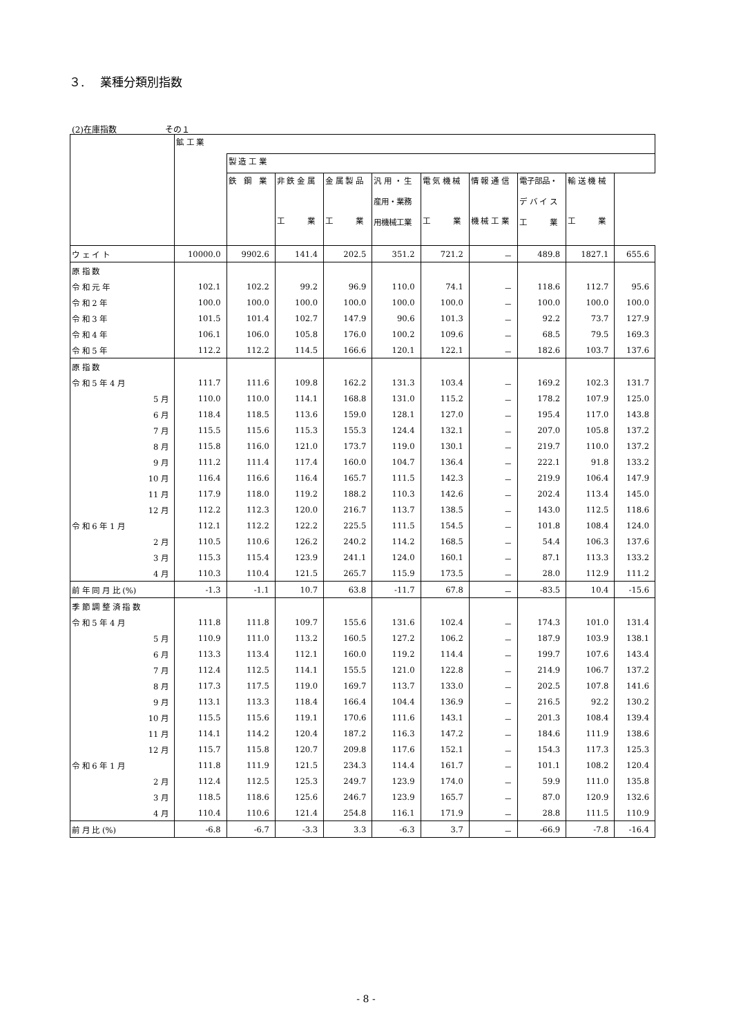３.　 業種分類別指数
(2)在庫指数 その１
| | 鉱 工 業 | | | | | | | | | |
| --- | --- | --- | --- | --- | --- | --- | --- | --- | --- | --- |
| | | 製 造 工 業 | | | | | | | | |
| | | 鉄 鋼 業 | 非 鉄 金 属 工 業 | 金 属 製 品 工 業 | 汎 用 ・ 生 産用・業務 用機械工業 | 電 気 機 械 工 業 | 情 報 通 信 機 械 工 業 | 電子部品・ デ バ イ ス 工 業 | 輸 送 機 械 工 業 | |
| ウ ェ イ ト | 10000.0 | 9902.6 | 141.4 | 202.5 | 351.2 | 721.2 | － | 489.8 | 1827.1 | 655.6 |
| 原 指 数 | | | | | | | | | | |
| 令 和 元 年 | 102.1 | 102.2 | 99.2 | 96.9 | 110.0 | 74.1 | － | 118.6 | 112.7 | 95.6 |
| 令 和 2 年 | 100.0 | 100.0 | 100.0 | 100.0 | 100.0 | 100.0 | － | 100.0 | 100.0 | 100.0 |
| 令 和 3 年 | 101.5 | 101.4 | 102.7 | 147.9 | 90.6 | 101.3 | － | 92.2 | 73.7 | 127.9 |
| 令 和 4 年 | 106.1 | 106.0 | 105.8 | 176.0 | 100.2 | 109.6 | － | 68.5 | 79.5 | 169.3 |
| 令 和 5 年 | 112.2 | 112.2 | 114.5 | 166.6 | 120.1 | 122.1 | － | 182.6 | 103.7 | 137.6 |
| 原 指 数 | | | | | | | | | | |
| 令 和 5 年 4 月 | 111.7 | 111.6 | 109.8 | 162.2 | 131.3 | 103.4 | － | 169.2 | 102.3 | 131.7 |
| 5 月 | 110.0 | 110.0 | 114.1 | 168.8 | 131.0 | 115.2 | － | 178.2 | 107.9 | 125.0 |
| 6 月 | 118.4 | 118.5 | 113.6 | 159.0 | 128.1 | 127.0 | － | 195.4 | 117.0 | 143.8 |
| 7 月 | 115.5 | 115.6 | 115.3 | 155.3 | 124.4 | 132.1 | － | 207.0 | 105.8 | 137.2 |
| 8 月 | 115.8 | 116.0 | 121.0 | 173.7 | 119.0 | 130.1 | － | 219.7 | 110.0 | 137.2 |
| 9 月 | 111.2 | 111.4 | 117.4 | 160.0 | 104.7 | 136.4 | － | 222.1 | 91.8 | 133.2 |
| 10 月 | 116.4 | 116.6 | 116.4 | 165.7 | 111.5 | 142.3 | － | 219.9 | 106.4 | 147.9 |
| 11 月 | 117.9 | 118.0 | 119.2 | 188.2 | 110.3 | 142.6 | － | 202.4 | 113.4 | 145.0 |
| 12 月 | 112.2 | 112.3 | 120.0 | 216.7 | 113.7 | 138.5 | － | 143.0 | 112.5 | 118.6 |
| 令 和 6 年 1 月 | 112.1 | 112.2 | 122.2 | 225.5 | 111.5 | 154.5 | － | 101.8 | 108.4 | 124.0 |
| 2 月 | 110.5 | 110.6 | 126.2 | 240.2 | 114.2 | 168.5 | － | 54.4 | 106.3 | 137.6 |
| 3 月 | 115.3 | 115.4 | 123.9 | 241.1 | 124.0 | 160.1 | － | 87.1 | 113.3 | 133.2 |
| 4 月 | 110.3 | 110.4 | 121.5 | 265.7 | 115.9 | 173.5 | － | 28.0 | 112.9 | 111.2 |
| 前 年 同 月 比 (%) | -1.3 | -1.1 | 10.7 | 63.8 | -11.7 | 67.8 | － | -83.5 | 10.4 | -15.6 |
| 季 節 調 整 済 指 数 | | | | | | | | | | |
| 令 和 5 年 4 月 | 111.8 | 111.8 | 109.7 | 155.6 | 131.6 | 102.4 | － | 174.3 | 101.0 | 131.4 |
| 5 月 | 110.9 | 111.0 | 113.2 | 160.5 | 127.2 | 106.2 | － | 187.9 | 103.9 | 138.1 |
| 6 月 | 113.3 | 113.4 | 112.1 | 160.0 | 119.2 | 114.4 | － | 199.7 | 107.6 | 143.4 |
| 7 月 | 112.4 | 112.5 | 114.1 | 155.5 | 121.0 | 122.8 | － | 214.9 | 106.7 | 137.2 |
| 8 月 | 117.3 | 117.5 | 119.0 | 169.7 | 113.7 | 133.0 | － | 202.5 | 107.8 | 141.6 |
| 9 月 | 113.1 | 113.3 | 118.4 | 166.4 | 104.4 | 136.9 | － | 216.5 | 92.2 | 130.2 |
| 10 月 | 115.5 | 115.6 | 119.1 | 170.6 | 111.6 | 143.1 | － | 201.3 | 108.4 | 139.4 |
| 11 月 | 114.1 | 114.2 | 120.4 | 187.2 | 116.3 | 147.2 | － | 184.6 | 111.9 | 138.6 |
| 12 月 | 115.7 | 115.8 | 120.7 | 209.8 | 117.6 | 152.1 | － | 154.3 | 117.3 | 125.3 |
| 令 和 6 年 1 月 | 111.8 | 111.9 | 121.5 | 234.3 | 114.4 | 161.7 | － | 101.1 | 108.2 | 120.4 |
| 2 月 | 112.4 | 112.5 | 125.3 | 249.7 | 123.9 | 174.0 | － | 59.9 | 111.0 | 135.8 |
| 3 月 | 118.5 | 118.6 | 125.6 | 246.7 | 123.9 | 165.7 | － | 87.0 | 120.9 | 132.6 |
| 4 月 | 110.4 | 110.6 | 121.4 | 254.8 | 116.1 | 171.9 | － | 28.8 | 111.5 | 110.9 |
| 前 月 比 (%) | -6.8 | -6.7 | -3.3 | 3.3 | -6.3 | 3.7 | － | -66.9 | -7.8 | -16.4 |
- 8 -